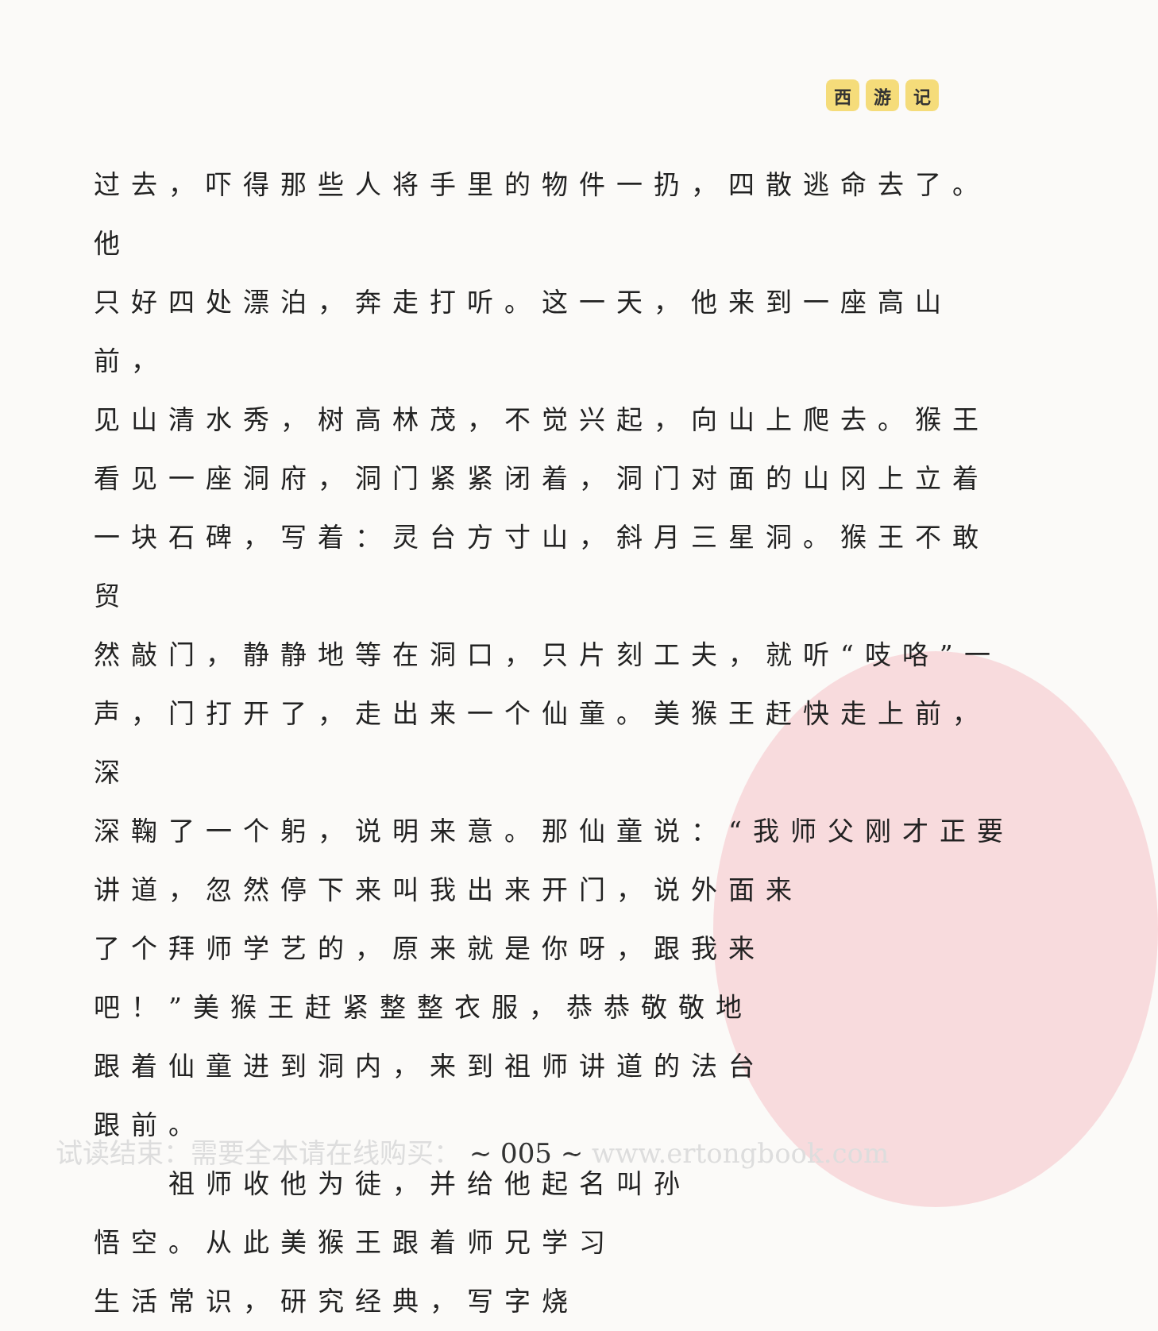西游 记
过去，吓得那些人将手里的物件一扔，四散逃命去了。他
只好四处漂泊，奔走打听。这一天，他来到一座高山前，
见山清水秀，树高林茂，不觉兴起，向山上爬去。猴王
看见一座洞府，洞门紧紧闭着，洞门对面的山冈上立着
一块石碑，写着：灵台方寸山，斜月三星洞。猴王不敢贸
然敲门，静静地等在洞口，只片刻工夫，就听“吱咯”一
声，门打开了，走出来一个仙童。美猴王赶快走上前，深
深鞠了一个躬，说明来意。那仙童说：“我师父刚才正要
讲道，忽然停下来叫我出来开门，说外面来
了个拜师学艺的，原来就是你呀，跟我来
吧！”美猴王赶紧整整衣服，恭恭敬敬地
跟着仙童进到洞内，来到祖师讲道的法台
跟前。
　　祖师收他为徒，并给他起名叫孙
悟空。从此美猴王跟着师兄学习
生活常识，研究经典，写字烧
试读结束：需要全本请在线购买： ~ 005 ~ www.ertongbook.com